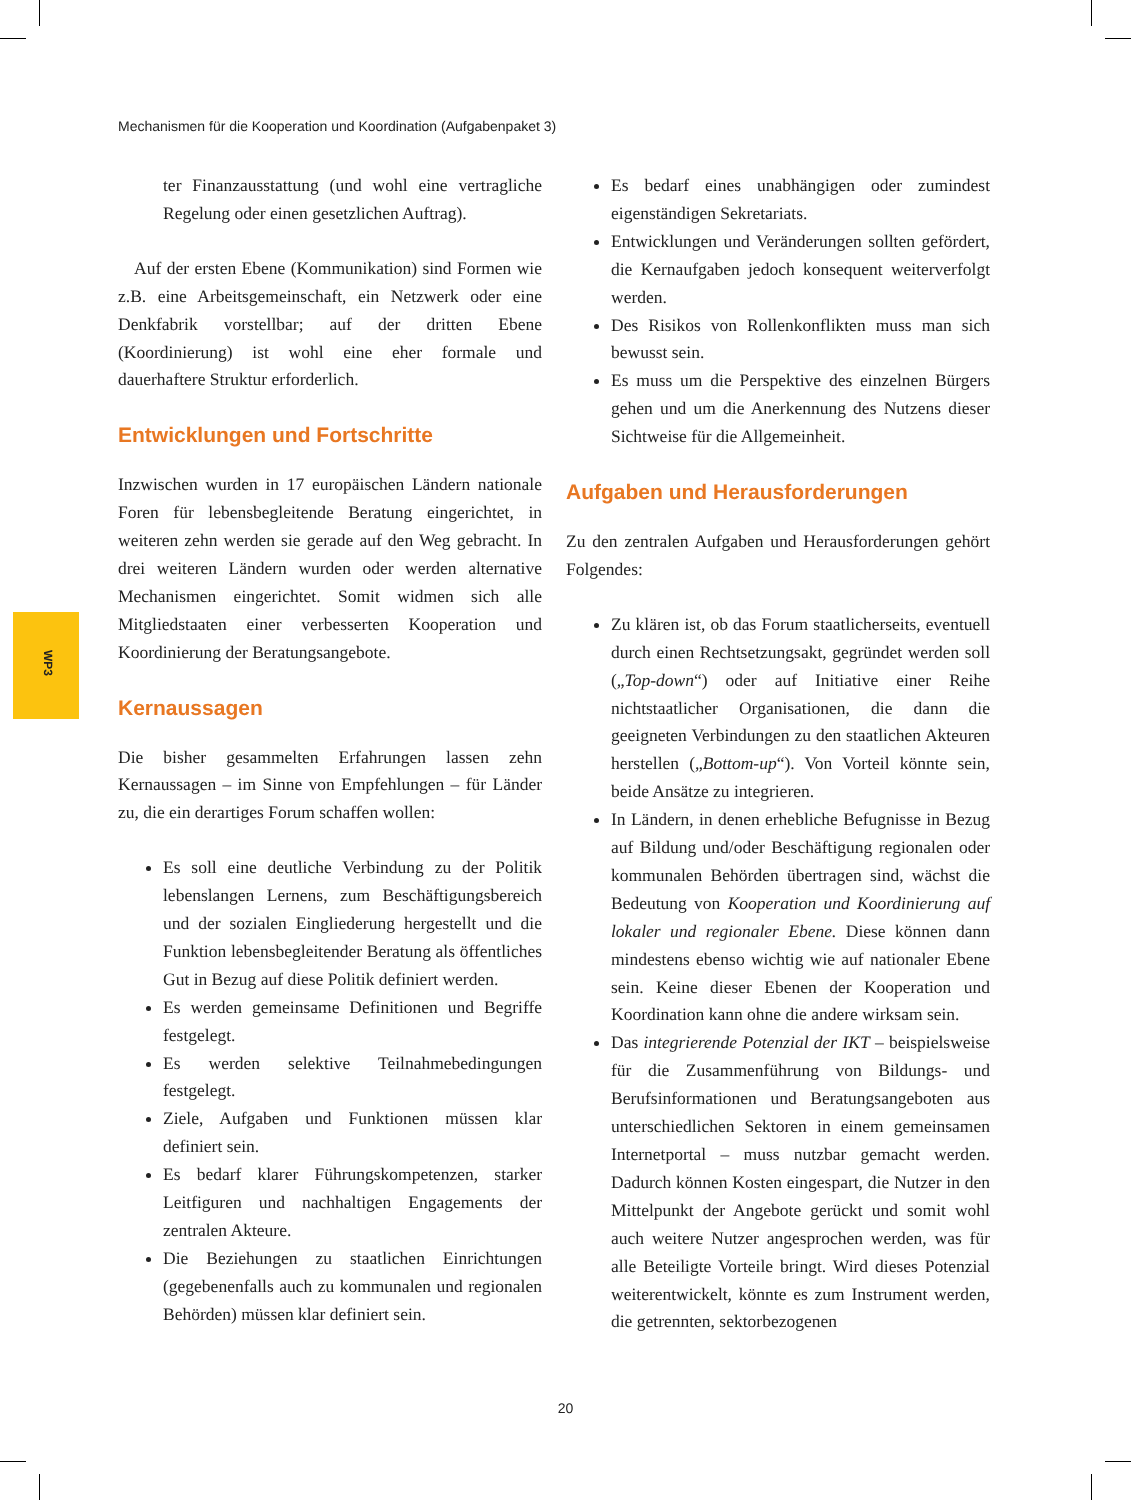Mechanismen für die Kooperation und Koordination (Aufgabenpaket 3)
WP3
ter Finanzausstattung (und wohl eine vertragliche Regelung oder einen gesetzlichen Auftrag).
Auf der ersten Ebene (Kommunikation) sind Formen wie z.B. eine Arbeitsgemeinschaft, ein Netzwerk oder eine Denkfabrik vorstellbar; auf der dritten Ebene (Koordinierung) ist wohl eine eher formale und dauerhaftere Struktur erforderlich.
Entwicklungen und Fortschritte
Inzwischen wurden in 17 europäischen Ländern nationale Foren für lebensbegleitende Beratung eingerichtet, in weiteren zehn werden sie gerade auf den Weg gebracht. In drei weiteren Ländern wurden oder werden alternative Mechanismen eingerichtet. Somit widmen sich alle Mitgliedstaaten einer verbesserten Kooperation und Koordinierung der Beratungsangebote.
Kernaussagen
Die bisher gesammelten Erfahrungen lassen zehn Kernaussagen – im Sinne von Empfehlungen – für Länder zu, die ein derartiges Forum schaffen wollen:
Es soll eine deutliche Verbindung zu der Politik lebenslangen Lernens, zum Beschäftigungsbereich und der sozialen Eingliederung hergestellt und die Funktion lebensbegleitender Beratung als öffentliches Gut in Bezug auf diese Politik definiert werden.
Es werden gemeinsame Definitionen und Begriffe festgelegt.
Es werden selektive Teilnahmebedingungen festgelegt.
Ziele, Aufgaben und Funktionen müssen klar definiert sein.
Es bedarf klarer Führungskompetenzen, starker Leitfiguren und nachhaltigen Engagements der zentralen Akteure.
Die Beziehungen zu staatlichen Einrichtungen (gegebenenfalls auch zu kommunalen und regionalen Behörden) müssen klar definiert sein.
Es bedarf eines unabhängigen oder zumindest eigenständigen Sekretariats.
Entwicklungen und Veränderungen sollten gefördert, die Kernaufgaben jedoch konsequent weiterverfolgt werden.
Des Risikos von Rollenkonflikten muss man sich bewusst sein.
Es muss um die Perspektive des einzelnen Bürgers gehen und um die Anerkennung des Nutzens dieser Sichtweise für die Allgemeinheit.
Aufgaben und Herausforderungen
Zu den zentralen Aufgaben und Herausforderungen gehört Folgendes:
Zu klären ist, ob das Forum staatlicherseits, eventuell durch einen Rechtsetzungsakt, gegründet werden soll („Top-down“) oder auf Initiative einer Reihe nichtstaatlicher Organisationen, die dann die geeigneten Verbindungen zu den staatlichen Akteuren herstellen („Bottom-up“). Von Vorteil könnte sein, beide Ansätze zu integrieren.
In Ländern, in denen erhebliche Befugnisse in Bezug auf Bildung und/oder Beschäftigung regionalen oder kommunalen Behörden übertragen sind, wächst die Bedeutung von Kooperation und Koordinierung auf lokaler und regionaler Ebene. Diese können dann mindestens ebenso wichtig wie auf nationaler Ebene sein. Keine dieser Ebenen der Kooperation und Koordination kann ohne die andere wirksam sein.
Das integrierende Potenzial der IKT – beispielsweise für die Zusammenführung von Bildungs- und Berufsinformationen und Beratungsangeboten aus unterschiedlichen Sektoren in einem gemeinsamen Internetportal – muss nutzbar gemacht werden. Dadurch können Kosten eingespart, die Nutzer in den Mittelpunkt der Angebote gerückt und somit wohl auch weitere Nutzer angesprochen werden, was für alle Beteiligte Vorteile bringt. Wird dieses Potenzial weiterentwickelt, könnte es zum Instrument werden, die getrennten, sektorbezogenen
20